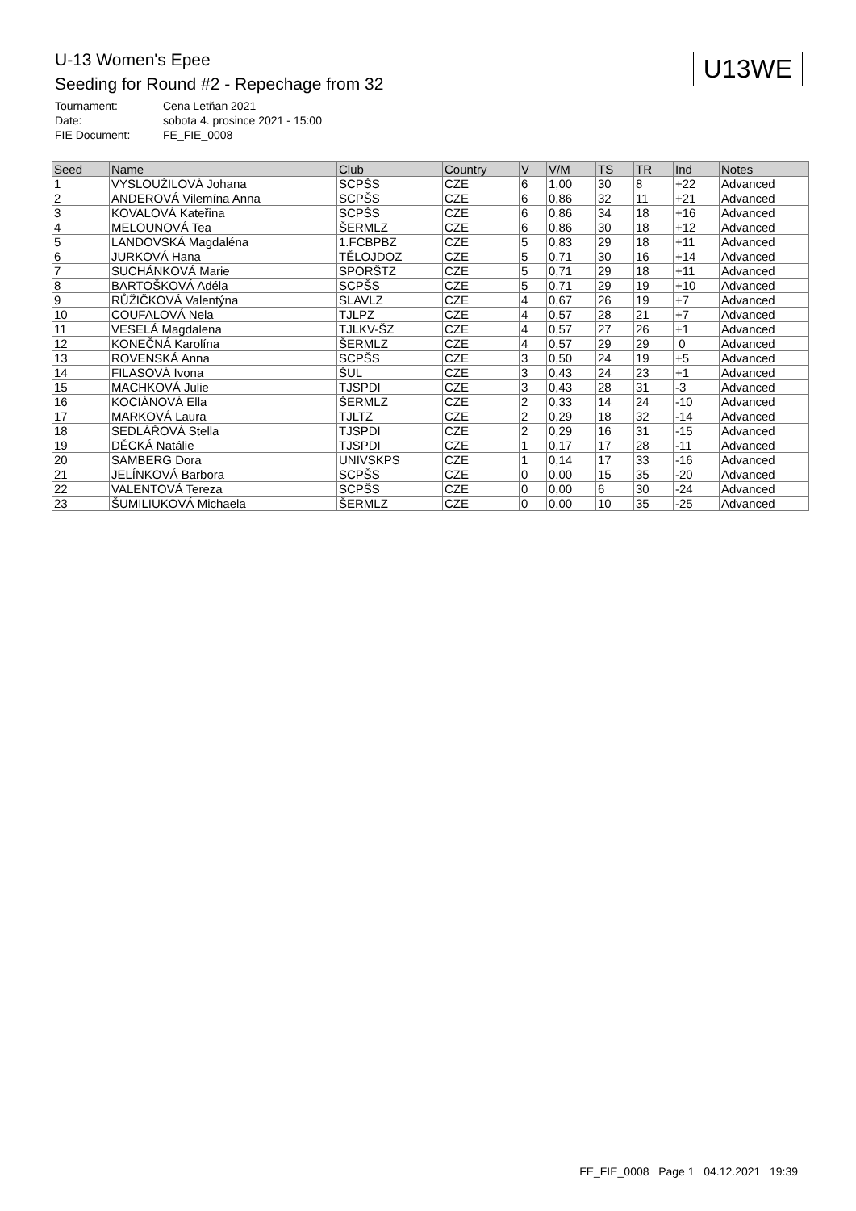U-13 Women's Epee
Seeding for Round #2 - Repechage from 32
U13WE
Tournament: Cena Letňan 2021
Date: sobota 4. prosince 2021 - 15:00
FIE Document: FE_FIE_0008
| Seed | Name | Club | Country | V | V/M | TS | TR | Ind | Notes |
| --- | --- | --- | --- | --- | --- | --- | --- | --- | --- |
| 1 | VYSLOUŽILOVÁ Johana | SCPŠS | CZE | 6 | 1,00 | 30 | 8 | +22 | Advanced |
| 2 | ANDEROVÁ Vilemína Anna | SCPŠS | CZE | 6 | 0,86 | 32 | 11 | +21 | Advanced |
| 3 | KOVALOVÁ Kateřina | SCPŠS | CZE | 6 | 0,86 | 34 | 18 | +16 | Advanced |
| 4 | MELOUNOVÁ Tea | ŠERMLZ | CZE | 6 | 0,86 | 30 | 18 | +12 | Advanced |
| 5 | LANDOVSKÁ Magdaléna | 1.FCBPBZ | CZE | 5 | 0,83 | 29 | 18 | +11 | Advanced |
| 6 | JURKOVÁ Hana | TĚLOJDOZ | CZE | 5 | 0,71 | 30 | 16 | +14 | Advanced |
| 7 | SUCHÁNKOVÁ Marie | SPORŠTZ | CZE | 5 | 0,71 | 29 | 18 | +11 | Advanced |
| 8 | BARTOŠKOVÁ Adéla | SCPŠS | CZE | 5 | 0,71 | 29 | 19 | +10 | Advanced |
| 9 | RŮŽIČKOVÁ Valentýna | SLAVLZ | CZE | 4 | 0,67 | 26 | 19 | +7 | Advanced |
| 10 | COUFALOVÁ Nela | TJLPZ | CZE | 4 | 0,57 | 28 | 21 | +7 | Advanced |
| 11 | VESELÁ Magdalena | TJLKV-ŠZ | CZE | 4 | 0,57 | 27 | 26 | +1 | Advanced |
| 12 | KONEČNÁ Karolína | ŠERMLZ | CZE | 4 | 0,57 | 29 | 29 | 0 | Advanced |
| 13 | ROVENSKÁ Anna | SCPŠS | CZE | 3 | 0,50 | 24 | 19 | +5 | Advanced |
| 14 | FILASOVÁ Ivona | ŠUL | CZE | 3 | 0,43 | 24 | 23 | +1 | Advanced |
| 15 | MACHKOVÁ Julie | TJSPDI | CZE | 3 | 0,43 | 28 | 31 | -3 | Advanced |
| 16 | KOCIÁNOVÁ Ella | ŠERMLZ | CZE | 2 | 0,33 | 14 | 24 | -10 | Advanced |
| 17 | MARKOVÁ Laura | TJLTZ | CZE | 2 | 0,29 | 18 | 32 | -14 | Advanced |
| 18 | SEDLÁŘOVÁ Stella | TJSPDI | CZE | 2 | 0,29 | 16 | 31 | -15 | Advanced |
| 19 | DĚCKÁ Natálie | TJSPDI | CZE | 1 | 0,17 | 17 | 28 | -11 | Advanced |
| 20 | SAMBERG Dora | UNIVSKPS | CZE | 1 | 0,14 | 17 | 33 | -16 | Advanced |
| 21 | JELÍNKOVÁ Barbora | SCPŠS | CZE | 0 | 0,00 | 15 | 35 | -20 | Advanced |
| 22 | VALENTOVÁ Tereza | SCPŠS | CZE | 0 | 0,00 | 6 | 30 | -24 | Advanced |
| 23 | ŠUMILIUKOVÁ Michaela | ŠERMLZ | CZE | 0 | 0,00 | 10 | 35 | -25 | Advanced |
FE_FIE_0008 Page 1 04.12.2021 19:39